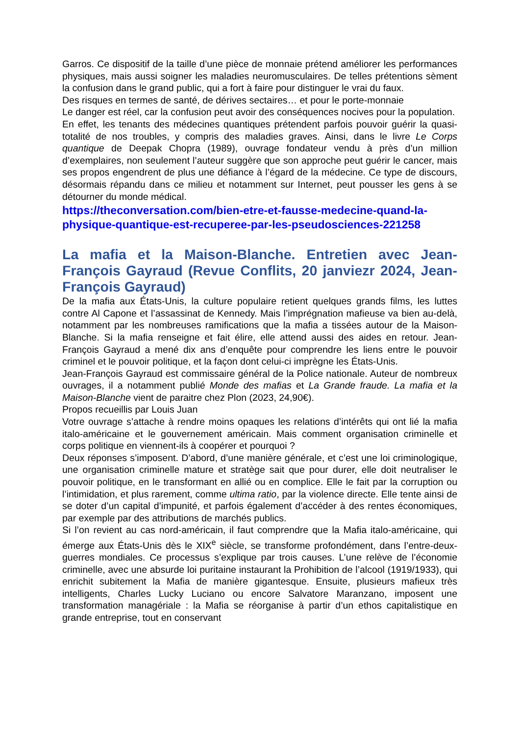Garros. Ce dispositif de la taille d’une pièce de monnaie prétend améliorer les performances physiques, mais aussi soigner les maladies neuromusculaires. De telles prétentions sèment la confusion dans le grand public, qui a fort à faire pour distinguer le vrai du faux.
Des risques en termes de santé, de dérives sectaires… et pour le porte-monnaie
Le danger est réel, car la confusion peut avoir des conséquences nocives pour la population.
En effet, les tenants des médecines quantiques prétendent parfois pouvoir guérir la quasi-totalité de nos troubles, y compris des maladies graves. Ainsi, dans le livre Le Corps quantique de Deepak Chopra (1989), ouvrage fondateur vendu à près d’un million d’exemplaires, non seulement l’auteur suggère que son approche peut guérir le cancer, mais ses propos engendrent de plus une défiance à l’égard de la médecine. Ce type de discours, désormais répandu dans ce milieu et notamment sur Internet, peut pousser les gens à se détourner du monde médical.
https://theconversation.com/bien-etre-et-fausse-medecine-quand-la-physique-quantique-est-recuperee-par-les-pseudosciences-221258
La mafia et la Maison-Blanche. Entretien avec Jean-François Gayraud (Revue Conflits, 20 janviezr 2024, Jean-François Gayraud)
De la mafia aux États-Unis, la culture populaire retient quelques grands films, les luttes contre Al Capone et l’assassinat de Kennedy. Mais l’imprégnation mafieuse va bien au-delà, notamment par les nombreuses ramifications que la mafia a tissées autour de la Maison-Blanche. Si la mafia renseigne et fait élire, elle attend aussi des aides en retour. Jean-François Gayraud a mené dix ans d’enquête pour comprendre les liens entre le pouvoir criminel et le pouvoir politique, et la façon dont celui-ci imprègne les États-Unis.
Jean-François Gayraud est commissaire général de la Police nationale. Auteur de nombreux ouvrages, il a notamment publié Monde des mafias et La Grande fraude. La mafia et la Maison-Blanche vient de paraitre chez Plon (2023, 24,90€).
Propos recueillis par Louis Juan
Votre ouvrage s’attache à rendre moins opaques les relations d’intérêts qui ont lié la mafia italo-américaine et le gouvernement américain. Mais comment organisation criminelle et corps politique en viennent-ils à coopérer et pourquoi ?
Deux réponses s’imposent. D’abord, d’une manière générale, et c’est une loi criminologique, une organisation criminelle mature et stratège sait que pour durer, elle doit neutraliser le pouvoir politique, en le transformant en allié ou en complice. Elle le fait par la corruption ou l’intimidation, et plus rarement, comme ultima ratio, par la violence directe. Elle tente ainsi de se doter d’un capital d’impunité, et parfois également d’accéder à des rentes économiques, par exemple par des attributions de marchés publics.
Si l’on revient au cas nord-américain, il faut comprendre que la Mafia italo-américaine, qui émerge aux États-Unis dès le XIX<sup>e</sup> siècle, se transforme profondément, dans l’entre-deux-guerres mondiales. Ce processus s’explique par trois causes. L’une relève de l’économie criminelle, avec une absurde loi puritaine instaurant la Prohibition de l’alcool (1919/1933), qui enrichit subitement la Mafia de manière gigantesque. Ensuite, plusieurs mafieux très intelligents, Charles Lucky Luciano ou encore Salvatore Maranzano, imposent une transformation managériale : la Mafia se réorganise à partir d’un ethos capitalistique en grande entreprise, tout en conservant